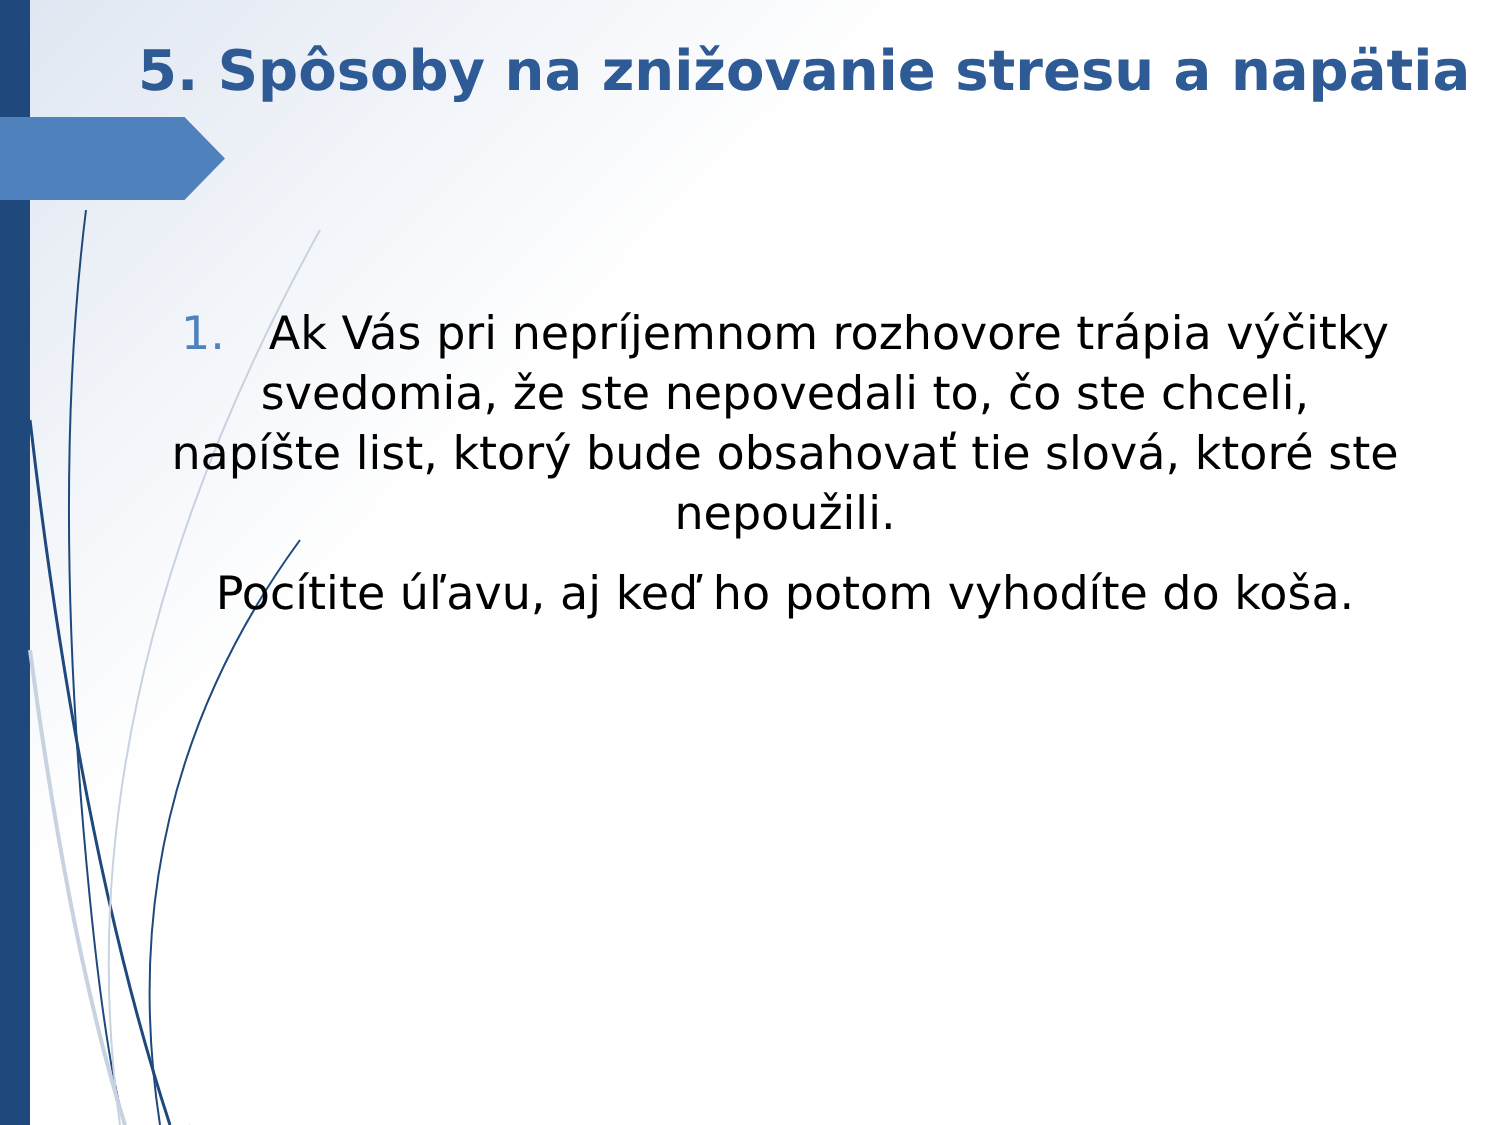5. Spôsoby na znižovanie stresu a napätia
1. Ak Vás pri nepríjemnom rozhovore trápia výčitky svedomia, že ste nepovedali to, čo ste chceli, napíšte list, ktorý bude obsahovať tie slová, ktoré ste nepoužili.
Pocítite úľavu, aj keď ho potom vyhodíte do koša.